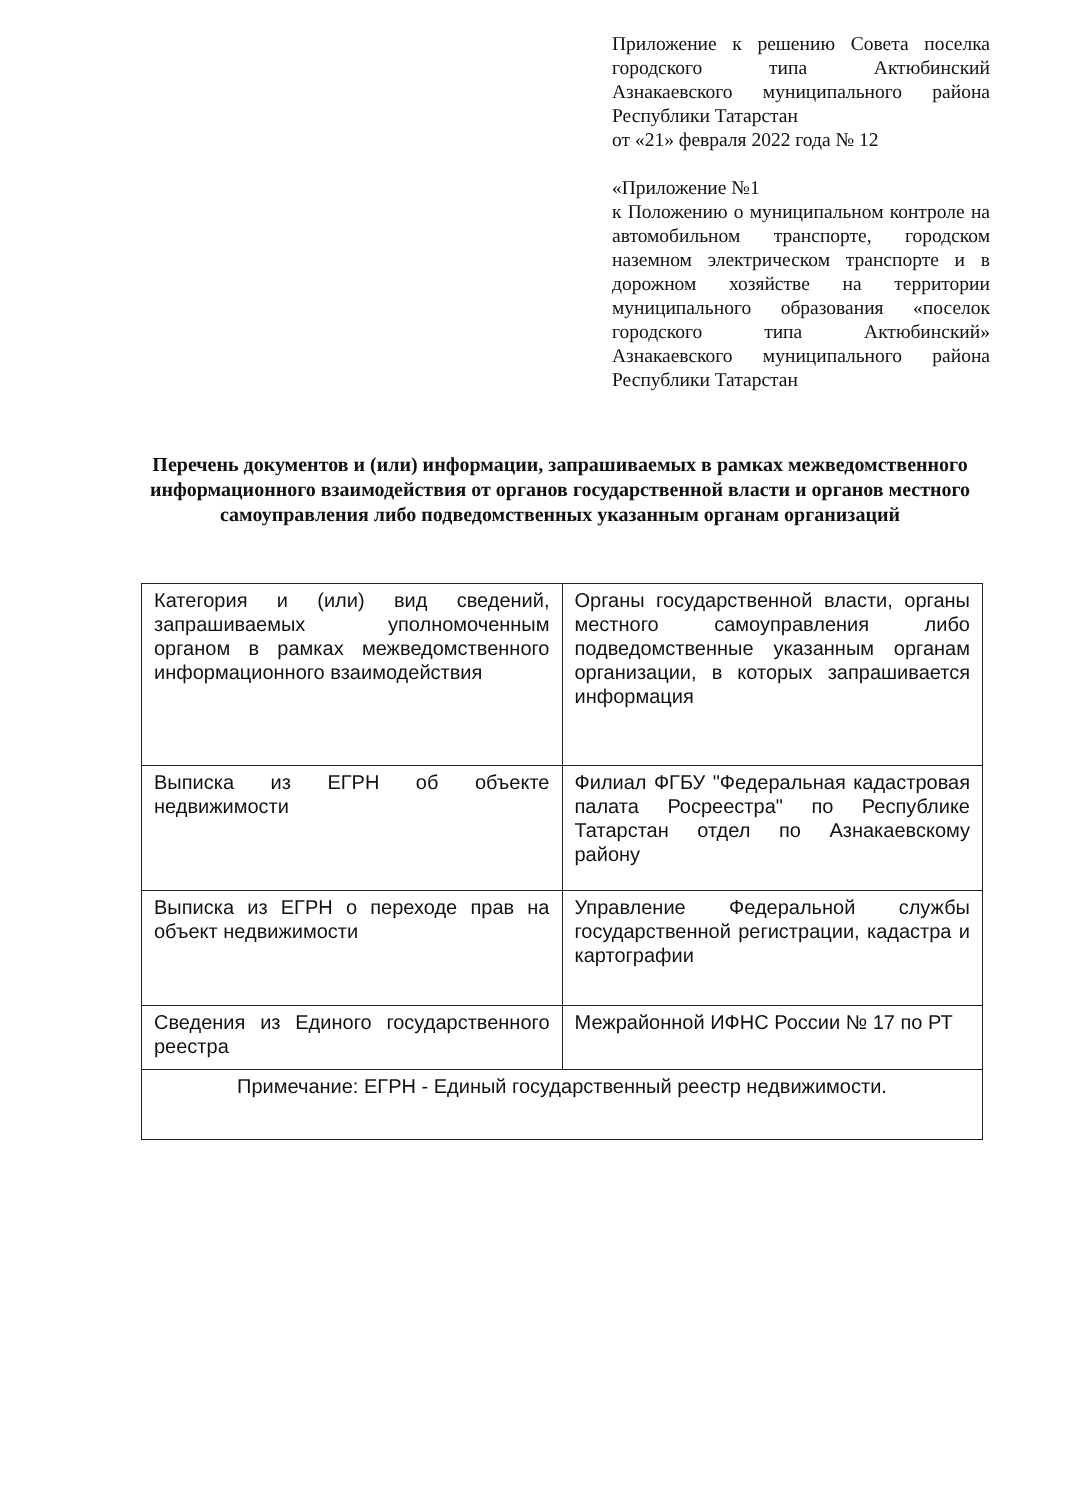Приложение к решению Совета поселка городского типа Актюбинский Азнакаевского муниципального района Республики Татарстан
от «21» февраля 2022 года № 12
«Приложение №1
к Положению о муниципальном контроле на автомобильном транспорте, городском наземном электрическом транспорте и в дорожном хозяйстве на территории муниципального образования «поселок городского типа Актюбинский» Азнакаевского муниципального района Республики Татарстан
Перечень документов и (или) информации, запрашиваемых в рамках межведомственного информационного взаимодействия от органов государственной власти и органов местного самоуправления либо подведомственных указанным органам организаций
| Категория и (или) вид сведений, запрашиваемых уполномоченным органом в рамках межведомственного информационного взаимодействия | Органы государственной власти, органы местного самоуправления либо подведомственные указанным органам организации, в которых запрашивается информация |
| Выписка из ЕГРН об объекте недвижимости | Филиал ФГБУ "Федеральная кадастровая палата Росреестра" по Республике Татарстан отдел по Азнакаевскому району |
| Выписка из ЕГРН о переходе прав на объект недвижимости | Управление Федеральной службы государственной регистрации, кадастра и картографии |
| Сведения из Единого государственного реестра | Межрайонной ИФНС России № 17 по РТ |
| Примечание: ЕГРН - Единый государственный реестр недвижимости. | |